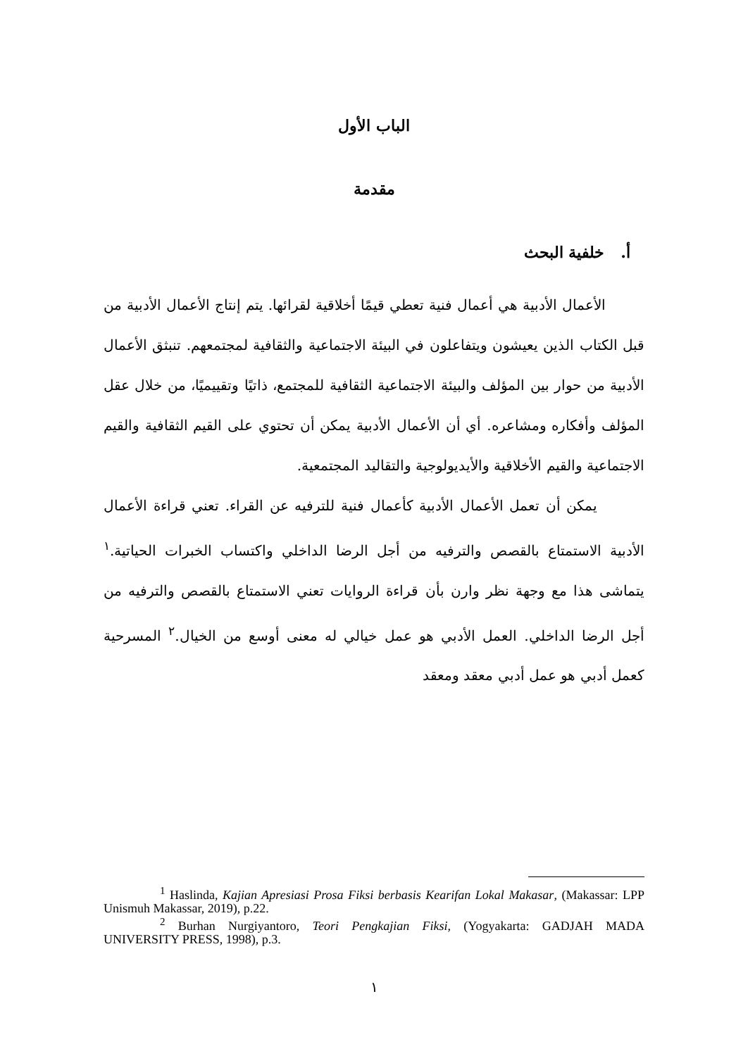الباب الأول
مقدمة
أ. خلفية البحث
الأعمال الأدبية هي أعمال فنية تعطي قيمًا أخلاقية لقرائها. يتم إنتاج الأعمال الأدبية من قبل الكتاب الذين يعيشون ويتفاعلون في البيئة الاجتماعية والثقافية لمجتمعهم. تنبثق الأعمال الأدبية من حوار بين المؤلف والبيئة الاجتماعية الثقافية للمجتمع، ذاتيًا وتقييميًا، من خلال عقل المؤلف وأفكاره ومشاعره. أي أن الأعمال الأدبية يمكن أن تحتوي على القيم الثقافية والقيم الاجتماعية والقيم الأخلاقية والأيديولوجية والتقاليد المجتمعية.
يمكن أن تعمل الأعمال الأدبية كأعمال فنية للترفيه عن القراء. تعني قراءة الأعمال الأدبية الاستمتاع بالقصص والترفيه من أجل الرضا الداخلي واكتساب الخبرات الحياتية.<sup>١</sup> يتماشى هذا مع وجهة نظر وارن بأن قراءة الروايات تعني الاستمتاع بالقصص والترفيه من أجل الرضا الداخلي. العمل الأدبي هو عمل خيالي له معنى أوسع من الخيال.<sup>٢</sup> المسرحية كعمل أدبي هو عمل أدبي معقد ومعقد
<sup>1</sup> Haslinda, Kajian Apresiasi Prosa Fiksi berbasis Kearifan Lokal Makasar, (Makassar: LPP Unismuh Makassar, 2019), p.22.
<sup>2</sup> Burhan Nurgiyantoro, Teori Pengkajian Fiksi, (Yogyakarta: GADJAH MADA UNIVERSITY PRESS, 1998), p.3.
١